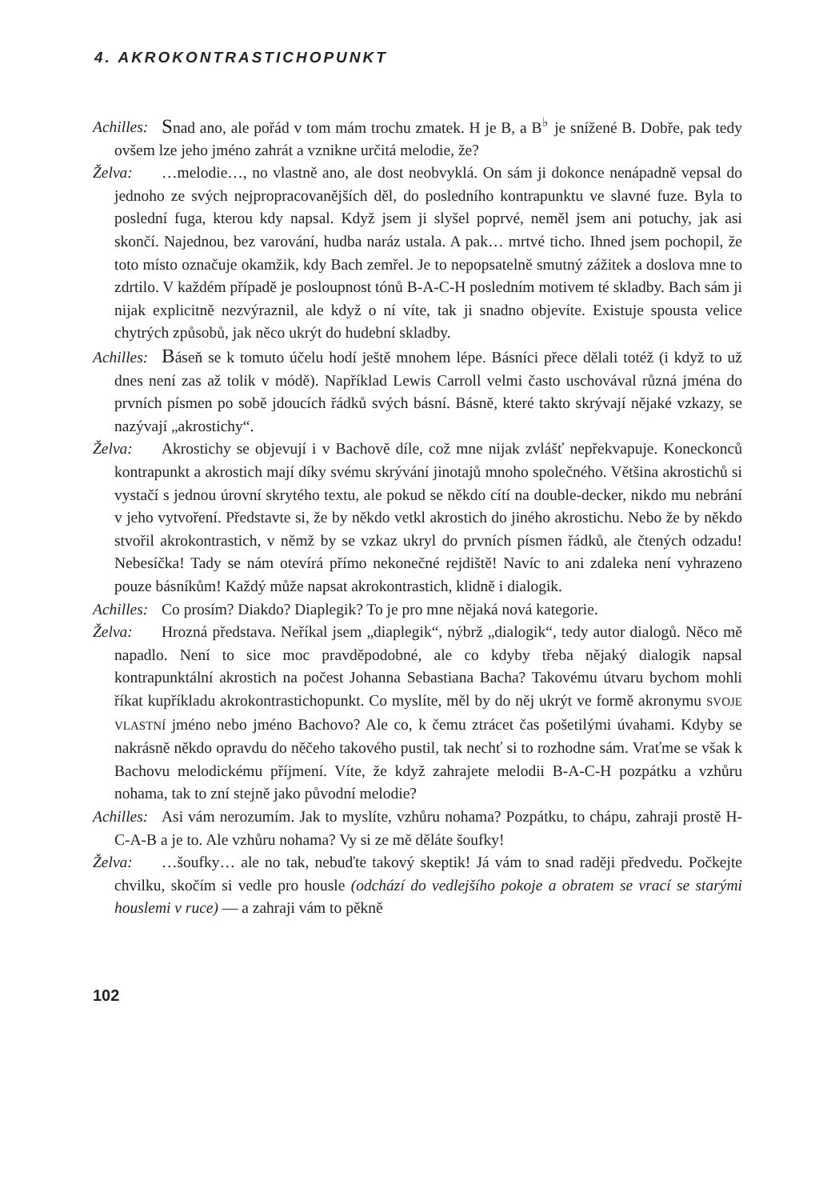4. AKROKONTRASTICHOPUNKT
Achilles: Snad ano, ale pořád v tom mám trochu zmatek. H je B, a B<sup>♭</sup> je snížené B. Dobře, pak tedy ovšem lze jeho jméno zahrát a vznikne určitá melodie, že?
Želva: …melodie…, no vlastně ano, ale dost neobvyklá. On sám ji dokonce nenápadně vepsal do jednoho ze svých nejpropracovanějších děl, do posledního kontrapunktu ve slavné fuze. Byla to poslední fuga, kterou kdy napsal. Když jsem ji slyšel poprvé, neměl jsem ani potuchy, jak asi skončí. Najednou, bez varování, hudba naráz ustala. A pak… mrtvé ticho. Ihned jsem pochopil, že toto místo označuje okamžik, kdy Bach zemřel. Je to nepopsatelně smutný zážitek a doslova mne to zdrtilo. V každém případě je posloupnost tónů B-A-C-H posledním motivem té skladby. Bach sám ji nijak explicitně nezvýraznil, ale když o ní víte, tak ji snadno objevíte. Existuje spousta velice chytrých způsobů, jak něco ukrýt do hudební skladby.
Achilles: Báseň se k tomuto účelu hodí ještě mnohem lépe. Básníci přece dělali totéž (i když to už dnes není zas až tolik v módě). Například Lewis Carroll velmi často uschovával různá jména do prvních písmen po sobě jdoucích řádků svých básní. Básně, které takto skrývají nějaké vzkazy, se nazývají „akrostichy“.
Želva: Akrostichy se objevují i v Bachově díle, což mne nijak zvlášť nepřekvapuje. Koneckonců kontrapunkt a akrostich mají díky svému skrývání jinotajů mnoho společného. Většina akrostichů si vystačí s jednou úrovní skrytého textu, ale pokud se někdo cítí na double-decker, nikdo mu nebrání v jeho vytvoření. Představte si, že by někdo vetkl akrostich do jiného akrostichu. Nebo že by někdo stvořil akrokontrastich, v němž by se vzkaz ukryl do prvních písmen řádků, ale čtených odzadu! Nebesíčka! Tady se nám otevírá přímo nekonečné rejdiště! Navíc to ani zdaleka není vyhrazeno pouze básníkům! Každý může napsat akrokontrastich, klidně i dialogik.
Achilles: Co prosím? Diakdo? Diaplegik? To je pro mne nějaká nová kategorie.
Želva: Hrozná představa. Neříkal jsem „diaplegik“, nýbrž „dialogik“, tedy autor dialogů. Něco mě napadlo. Není to sice moc pravděpodobné, ale co kdyby třeba nějaký dialogik napsal kontrapunktální akrostich na počest Johanna Sebastiana Bacha? Takovému útvaru bychom mohli říkat kupříkladu akrokontrasticho­punkt. Co myslíte, měl by do něj ukrýt ve formě akronymu SVOJE VLASTNÍ jméno nebo jméno Bachovo? Ale co, k čemu ztrácet čas pošetilými úvahami. Kdyby se nakrásně někdo opravdu do něčeho takového pustil, tak nechť si to rozhodne sám. Vraťme se však k Bachovu melodickému příjmení. Víte, že když zahrajete melodii B-A-C-H pozpátku a vzhůru nohama, tak to zní stejně jako původní melodie?
Achilles: Asi vám nerozumím. Jak to myslíte, vzhůru nohama? Pozpátku, to chápu, zahraji prostě H-C-A-B a je to. Ale vzhůru nohama? Vy si ze mě děláte šoufky!
Želva: …šoufky… ale no tak, nebuďte takový skeptik! Já vám to snad raději předvedu. Počkejte chvilku, skočím si vedle pro housle (odchází do vedlejšího pokoje a obratem se vrací se starými houslemi v ruce) — a zahraji vám to pěkně
102